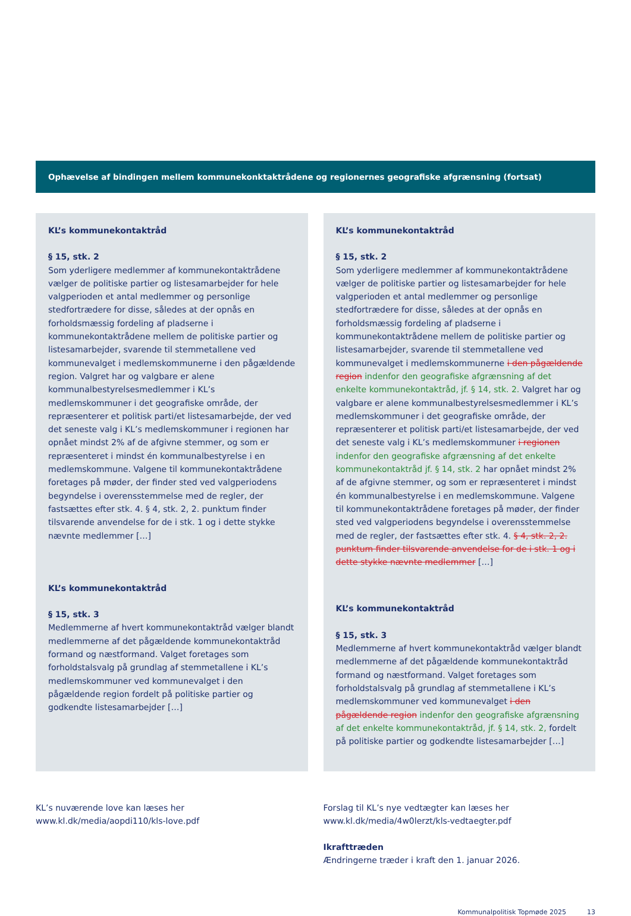Ophævelse af bindingen mellem kommunekonktaktrådene og regionernes geografiske afgrænsning (fortsat)
KL’s kommunekontaktråd
§ 15, stk. 2
Som yderligere medlemmer af kommunekontaktrådene vælger de politiske partier og listesamarbejder for hele valgperioden et antal medlemmer og personlige stedfortrædere for disse, således at der opnås en forholdsmæssig fordeling af pladserne i kommunekontaktrådene mellem de politiske partier og listesamarbejder, svarende til stemmetallene ved kommunevalget i medlemskommunerne i den pågældende region. Valgret har og valgbare er alene kommunalbestyrelsesmedlemmer i KL’s medlemskommuner i det geografiske område, der repræsenterer et politisk parti/et listesamarbejde, der ved det seneste valg i KL’s medlemskommuner i regionen har opnået mindst 2% af de afgivne stemmer, og som er repræsenteret i mindst én kommunalbestyrelse i en medlemskommune. Valgene til kommunekontaktrådene foretages på møder, der finder sted ved valgperiodens begyndelse i overensstemmelse med de regler, der fastsættes efter stk. 4. § 4, stk. 2, 2. punktum finder tilsvarende anvendelse for de i stk. 1 og i dette stykke nævnte medlemmer […]
KL’s kommunekontaktråd
§ 15, stk. 3
Medlemmerne af hvert kommunekontaktråd vælger blandt medlemmerne af det pågældende kommunekontaktråd formand og næstformand. Valget foretages som forholdstalsvalg på grundlag af stemmetallene i KL’s medlemskommuner ved kommunevalget i den pågældende region fordelt på politiske partier og godkendte listesamarbejder […]
KL’s kommunekontaktråd
§ 15, stk. 2
Som yderligere medlemmer af kommunekontaktrådene vælger de politiske partier og listesamarbejder for hele valgperioden et antal medlemmer og personlige stedfortrædere for disse, således at der opnås en forholdsmæssig fordeling af pladserne i kommunekontaktrådene mellem de politiske partier og listesamarbejder, svarende til stemmetallene ved kommunevalget i medlemskommunerne i den pågældende region indenfor den geografiske afgrænsning af det enkelte kommunekontaktråd, jf. § 14, stk. 2. Valgret har og valgbare er alene kommunalbestyrelsesmedlemmer i KL’s medlemskommuner i det geografiske område, der repræsenterer et politisk parti/et listesamarbejde, der ved det seneste valg i KL’s medlemskommuner i regionen indenfor den geografiske afgrænsning af det enkelte kommunekontaktråd jf. § 14, stk. 2 har opnået mindst 2% af de afgivne stemmer, og som er repræsenteret i mindst én kommunalbestyrelse i en medlemskommune. Valgene til kommunekontaktrådene foretages på møder, der finder sted ved valgperiodens begyndelse i overensstemmelse med de regler, der fastsættes efter stk. 4. § 4, stk. 2, 2. punktum finder tilsvarende anvendelse for de i stk. 1 og i dette stykke nævnte medlemmer […]
KL’s kommunekontaktråd
§ 15, stk. 3
Medlemmerne af hvert kommunekontaktråd vælger blandt medlemmerne af det pågældende kommunekontaktråd formand og næstformand. Valget foretages som forholdstalsvalg på grundlag af stemmetallene i KL’s medlemskommuner ved kommunevalget i den pågældende region indenfor den geografiske afgrænsning af det enkelte kommunekontaktråd, jf. § 14, stk. 2, fordelt på politiske partier og godkendte listesamarbejder […]
KL’s nuværende love kan læses her
www.kl.dk/media/aopdi110/kls-love.pdf
Forslag til KL’s nye vedtægter kan læses her
www.kl.dk/media/4w0lerzt/kls-vedtaegter.pdf
Ikrafttræden
Ændringerne træder i kraft den 1. januar 2026.
Kommunalpolitisk Topmøde 2025 13